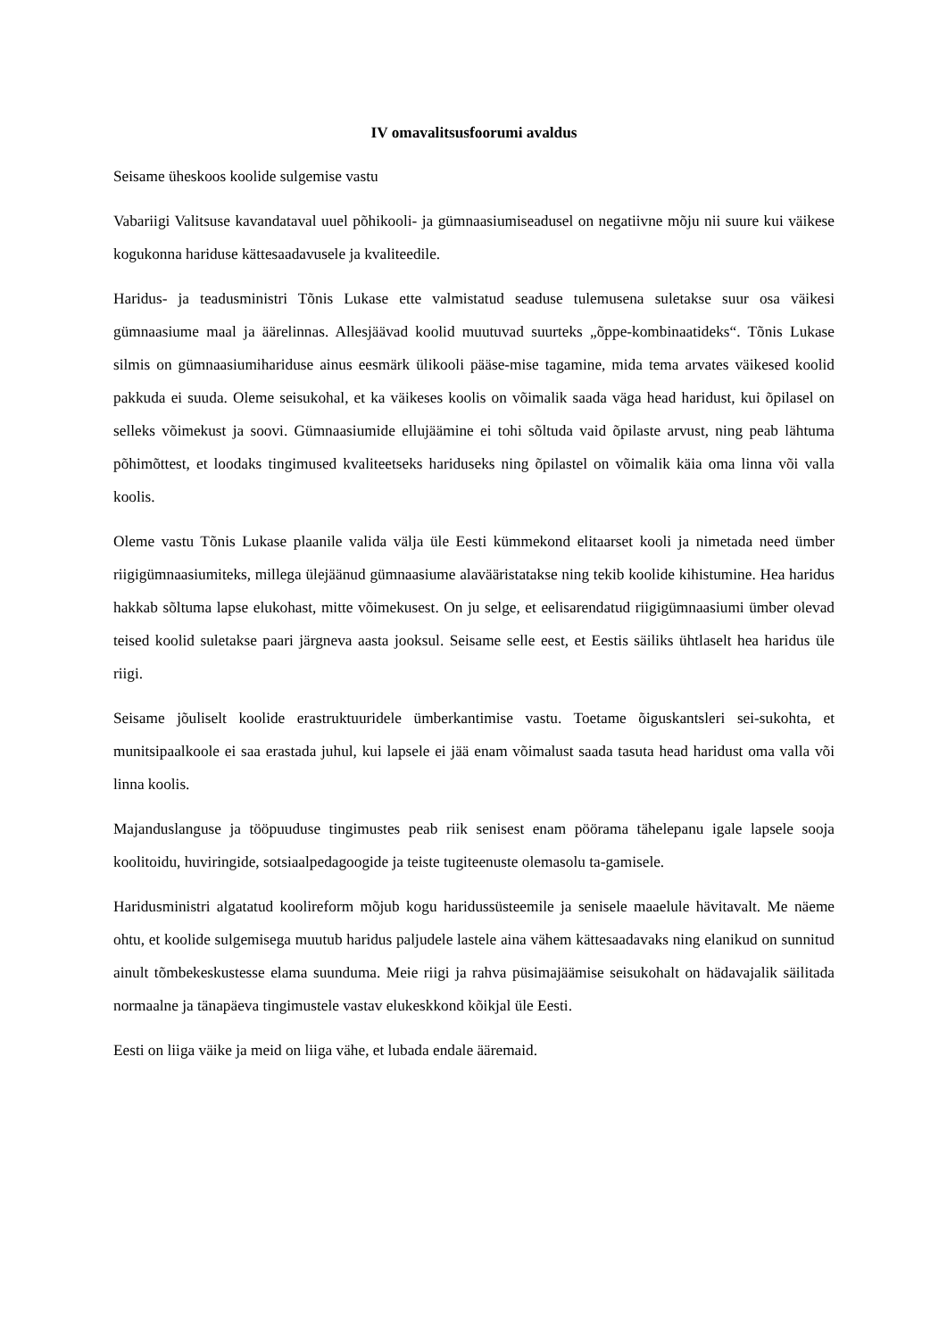IV omavalitsusfoorumi avaldus
Seisame üheskoos koolide sulgemise vastu
Vabariigi Valitsuse kavandataval uuel põhikooli- ja gümnaasiumiseadusel on negatiivne mõju nii suure kui väikese kogukonna hariduse kättesaadavusele ja kvaliteedile.
Haridus- ja teadusministri Tõnis Lukase ette valmistatud seaduse tulemusena suletakse suur osa väikesi gümnaasiume maal ja äärelinnas. Allesjäävad koolid muutuvad suurteks „õppe-kombinaatideks“. Tõnis Lukase silmis on gümnaasiumihariduse ainus eesmärk ülikooli pääse-mise tagamine, mida tema arvates väikesed koolid pakkuda ei suuda. Oleme seisukohal, et ka väikeses koolis on võimalik saada väga head haridust, kui õpilasel on selleks võimekust ja soovi. Gümnaasiumide ellujäämine ei tohi sõltuda vaid õpilaste arvust, ning peab lähtuma põhimõttest, et loodaks tingimused kvaliteetseks hariduseks ning õpilastel on võimalik käia oma linna või valla koolis.
Oleme vastu Tõnis Lukase plaanile valida välja üle Eesti kümmekond elitaarset kooli ja nimetada need ümber riigigümnaasiumiteks, millega ülejäänud gümnaasiume alavääristatakse ning tekib koolide kihistumine. Hea haridus hakkab sõltuma lapse elukohast, mitte võimekusest. On ju selge, et eelisarendatud riigigümnaasiumi ümber olevad teised koolid suletakse paari järgneva aasta jooksul. Seisame selle eest, et Eestis säiliks ühtlaselt hea haridus üle riigi.
Seisame jõuliselt koolide erastruktuuridele ümberkantimise vastu. Toetame õiguskantsleri sei-sukohta, et munitsipaalkoole ei saa erastada juhul, kui lapsele ei jää enam võimalust saada tasuta head haridust oma valla või linna koolis.
Majanduslanguse ja tööpuuduse tingimustes peab riik senisest enam pöörama tähelepanu igale lapsele sooja koolitoidu, huviringide, sotsiaalpedagoogide ja teiste tugiteenuste olemasolu ta-gamisele.
Haridusministri algatatud koolireform mõjub kogu haridussüsteemile ja senisele maaelule hävitavalt. Me näeme ohtu, et koolide sulgemisega muutub haridus paljudele lastele aina vähem kättesaadavaks ning elanikud on sunnitud ainult tõmbekeskustesse elama suunduma. Meie riigi ja rahva püsimajäämise seisukohalt on hädavajalik säilitada normaalne ja tänapäeva tingimustele vastav elukeskkond kõikjal üle Eesti.
Eesti on liiga väike ja meid on liiga vähe, et lubada endale ääremaid.